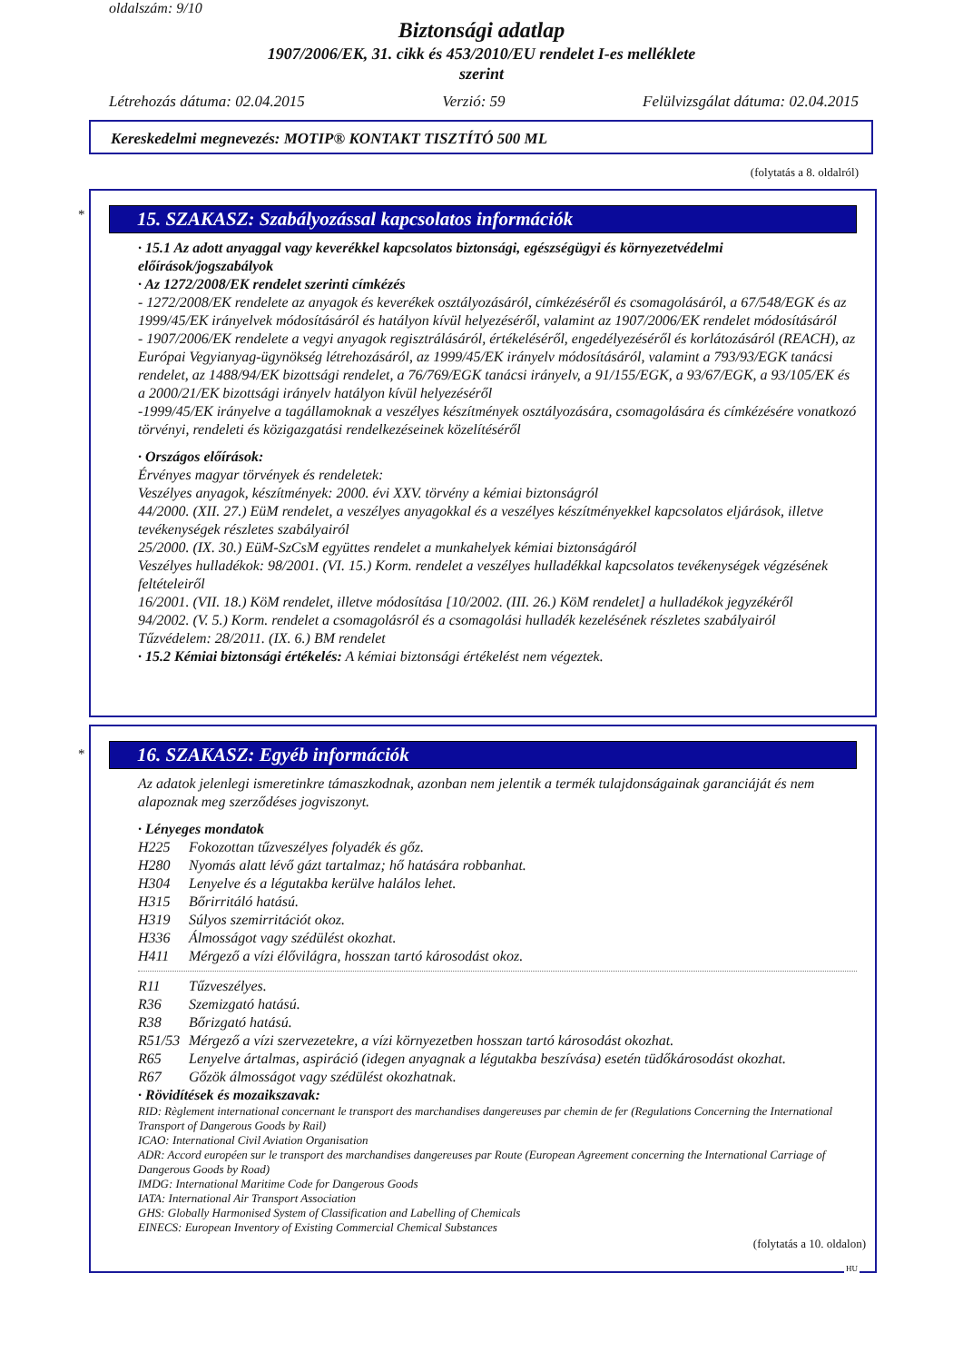oldalszám: 9/10
Biztonsági adatlap
1907/2006/EK, 31. cikk és 453/2010/EU rendelet I-es melléklete
szerint
Létrehozás dátuma: 02.04.2015 Verzió: 59 Felülvizsgálat dátuma: 02.04.2015
Kereskedelmi megnevezés: MOTIP® KONTAKT TISZTÍTÓ 500 ML
(folytatás a 8. oldalról)
*
15. SZAKASZ: Szabályozással kapcsolatos információk
· 15.1 Az adott anyaggal vagy keverékkel kapcsolatos biztonsági, egészségügyi és környezetvédelmi előírások/jogszabályok
· Az 1272/2008/EK rendelet szerinti címkézés
- 1272/2008/EK rendelete az anyagok és keverékek osztályozásáról, címkézéséről és csomagolásáról, a 67/548/EGK és az 1999/45/EK irányelvek módosításáról és hatályon kívül helyezéséről, valamint az 1907/2006/EK rendelet módosításáról
- 1907/2006/EK rendelete a vegyi anyagok regisztrálásáról, értékeléséről, engedélyezéséről és korlátozásáról (REACH), az Európai Vegyianyag-ügynökség létrehozásáról, az 1999/45/EK irányelv módosításáról, valamint a 793/93/EGK tanácsi rendelet, az 1488/94/EK bizottsági rendelet, a 76/769/EGK tanácsi irányelv, a 91/155/EGK, a 93/67/EGK, a 93/105/EK és a 2000/21/EK bizottsági irányelv hatályon kívül helyezéséről
-1999/45/EK irányelve a tagállamoknak a veszélyes készítmények osztályozására, csomagolására és címkézésére vonatkozó törvényi, rendeleti és közigazgatási rendelkezéseinek közelítéséről
· Országos előírások:
Érvényes magyar törvények és rendeletek:
Veszélyes anyagok, készítmények: 2000. évi XXV. törvény a kémiai biztonságról
44/2000. (XII. 27.) EüM rendelet, a veszélyes anyagokkal és a veszélyes készítményekkel kapcsolatos eljárások, illetve tevékenységek részletes szabályairól
25/2000. (IX. 30.) EüM-SzCsM együttes rendelet a munkahelyek kémiai biztonságáról
Veszélyes hulladékok: 98/2001. (VI. 15.) Korm. rendelet a veszélyes hulladékkal kapcsolatos tevékenységek végzésének feltételeiről
16/2001. (VII. 18.) KöM rendelet, illetve módosítása [10/2002. (III. 26.) KöM rendelet] a hulladékok jegyzékéről
94/2002. (V. 5.) Korm. rendelet a csomagolásról és a csomagolási hulladék kezelésének részletes szabályairól
Tűzvédelem: 28/2011. (IX. 6.) BM rendelet
· 15.2 Kémiai biztonsági értékelés: A kémiai biztonsági értékelést nem végeztek.
*
16. SZAKASZ: Egyéb információk
Az adatok jelenlegi ismeretinkre támaszkodnak, azonban nem jelentik a termék tulajdonságainak garanciáját és nem alapoznak meg szerződéses jogviszonyt.
· Lényeges mondatok
H225 Fokozottan tűzveszélyes folyadék és gőz.
H280 Nyomás alatt lévő gázt tartalmaz; hő hatására robbanhat.
H304 Lenyelve és a légutakba kerülve halálos lehet.
H315 Bőrirritáló hatású.
H319 Súlyos szemirritációt okoz.
H336 Álmosságot vagy szédülést okozhat.
H411 Mérgező a vízi élővilágra, hosszan tartó károsodást okoz.
R11 Tűzveszélyes.
R36 Szemizgató hatású.
R38 Bőrizgató hatású.
R51/53 Mérgező a vízi szervezetekre, a vízi környezetben hosszan tartó károsodást okozhat.
R65 Lenyelve ártalmas, aspiráció (idegen anyagnak a légutakba beszívása) esetén tüdőkárosodást okozhat.
R67 Gőzök álmosságot vagy szédülést okozhatnak.
· Rövidítések és mozaikszavak:
RID: Règlement international concernant le transport des marchandises dangereuses par chemin de fer (Regulations Concerning the International Transport of Dangerous Goods by Rail)
ICAO: International Civil Aviation Organisation
ADR: Accord européen sur le transport des marchandises dangereuses par Route (European Agreement concerning the International Carriage of Dangerous Goods by Road)
IMDG: International Maritime Code for Dangerous Goods
IATA: International Air Transport Association
GHS: Globally Harmonised System of Classification and Labelling of Chemicals
EINECS: European Inventory of Existing Commercial Chemical Substances
(folytatás a 10. oldalon)
HU